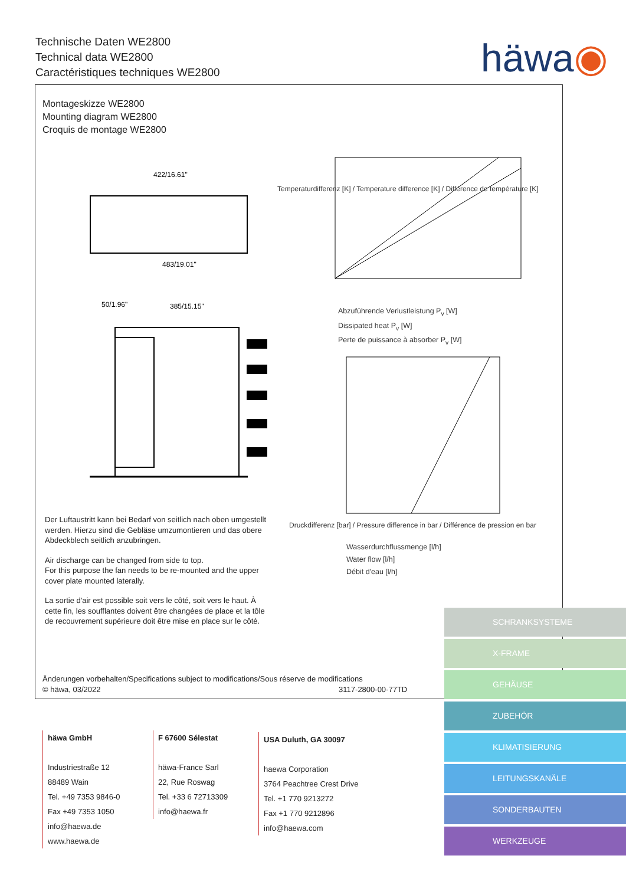Technische Daten WE2800
Technical data WE2800
Caractéristiques techniques WE2800
häwa◉
Montageskizze WE2800
Mounting diagram WE2800
Croquis de montage WE2800
422/16.61"
483/19.01"
50/1.96"
385/15.15"
Abzuführende Verlustleistung P<sub>v</sub> [W]
Dissipated heat P<sub>v</sub> [W]
Perte de puissance à absorber P<sub>v</sub> [W]
Temperaturdifferenz [K] / Temperature difference [K] / Différence de température [K]
Druckdifferenz [bar] / Pressure difference in bar / Différence de pression en bar
Wasserdurchflussmenge [l/h]
Water flow [l/h]
Débit d'eau [l/h]
Der Luftaustritt kann bei Bedarf von seitlich nach oben umgestellt werden. Hierzu sind die Gebläse umzumontieren und das obere Abdeckblech seitlich anzubringen.
Air discharge can be changed from side to top.
For this purpose the fan needs to be re-mounted and the upper cover plate mounted laterally.
La sortie d'air est possible soit vers le côté, soit vers le haut. À cette fin, les soufflantes doivent être changées de place et la tôle de recouvrement supérieure doit être mise en place sur le côté.
Änderungen vorbehalten/Specifications subject to modifications/Sous réserve de modifications
© häwa, 03/2022 3117-2800-00-77TD
häwa GmbH
Industriestraße 12
88489 Wain
Tel. +49 7353 9846-0
Fax +49 7353 1050
info@haewa.de
www.haewa.de
F 67600 Sélestat
häwa-France Sarl
22, Rue Roswag
Tel. +33 6 72713309
info@haewa.fr
USA Duluth, GA 30097
haewa Corporation
3764 Peachtree Crest Drive
Tel. +1 770 9213272
Fax +1 770 9212896
info@haewa.com
SCHRANKSYSTEME
X-FRAME
GEHÄUSE
ZUBEHÖR
KLIMATISIERUNG
LEITUNGSKANÄLE
SONDERBAUTEN
WERKZEUGE